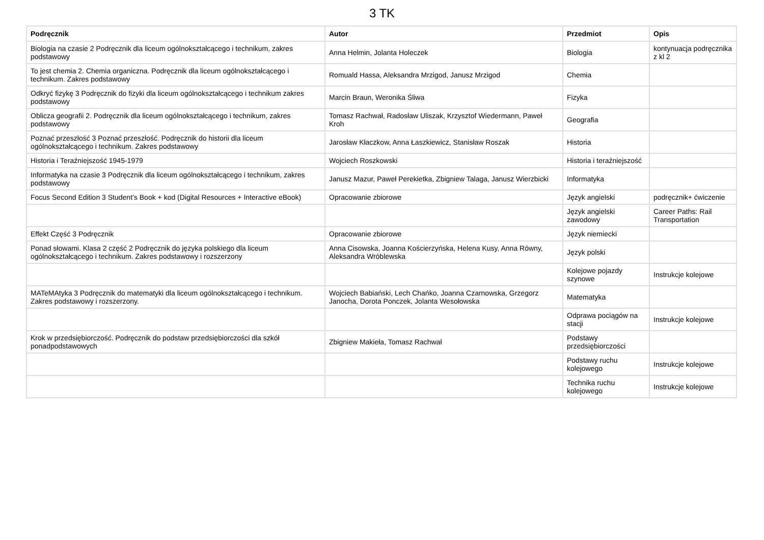3 TK
| Podręcznik | Autor | Przedmiot | Opis |
| --- | --- | --- | --- |
| Biologia na czasie 2 Podręcznik dla liceum ogólnokształcącego i technikum, zakres podstawowy | Anna Helmin, Jolanta Holeczek | Biologia | kontynuacja podręcznika z kl 2 |
| To jest chemia 2. Chemia organiczna. Podręcznik dla liceum ogólnokształcącego i technikum. Zakres podstawowy | Romuald Hassa, Aleksandra Mrzigod, Janusz Mrzigod | Chemia | |
| Odkryć fizykę 3 Podręcznik do fizyki dla liceum ogólnokształcącego i technikum zakres podstawowy | Marcin Braun, Weronika Śliwa | Fizyka | |
| Oblicza geografii 2. Podręcznik dla liceum ogólnokształcącego i technikum, zakres podstawowy | Tomasz Rachwał, Radosław Uliszak, Krzysztof Wiedermann, Paweł Kroh | Geografia | |
| Poznać przeszłość 3 Poznać przeszłość. Podręcznik do historii dla liceum ogólnokształcącego i technikum. Zakres podstawowy | Jarosław Kłaczkow, Anna Łaszkiewicz, Stanisław Roszak | Historia | |
| Historia i Teraźniejszość 1945-1979 | Wojciech Roszkowski | Historia i teraźniejszość | |
| Informatyka na czasie 3 Podręcznik dla liceum ogólnokształcącego i technikum, zakres podstawowy | Janusz Mazur, Paweł Perekietka, Zbigniew Talaga, Janusz Wierzbicki | Informatyka | |
| Focus Second Edition 3 Student’s Book + kod (Digital Resources + Interactive eBook) | Opracowanie zbiorowe | Język angielski | podręcznik+ ćwiczenie |
| | | Język angielski zawodowy | Career Paths: Rail Transportation |
| Effekt Część 3 Podręcznik | Opracowanie zbiorowe | Język niemiecki | |
| Ponad słowami. Klasa 2 część 2 Podręcznik do języka polskiego dla liceum ogólnokształcącego i technikum. Zakres podstawowy i rozszerzony | Anna Cisowska, Joanna Kościerzyńska, Helena Kusy, Anna Równy, Aleksandra Wróblewska | Język polski | |
| | | Kolejowe pojazdy szynowe | Instrukcje kolejowe |
| MATeMAtyka 3 Podręcznik do matematyki dla liceum ogólnokształcącego i technikum. Zakres podstawowy i rozszerzony. | Wojciech Babiański, Lech Chańko, Joanna Czarnowska, Grzegorz Janocha, Dorota Ponczek, Jolanta Wesołowska | Matematyka | |
| | | Odprawa pociągów na stacji | Instrukcje kolejowe |
| Krok w przedsiębiorczość. Podręcznik do podstaw przedsiębiorczości dla szkół ponadpodstawowych | Zbigniew Makieła, Tomasz Rachwał | Podstawy przedsiębiorczości | |
| | | Podstawy ruchu kolejowego | Instrukcje kolejowe |
| | | Technika ruchu kolejowego | Instrukcje kolejowe |